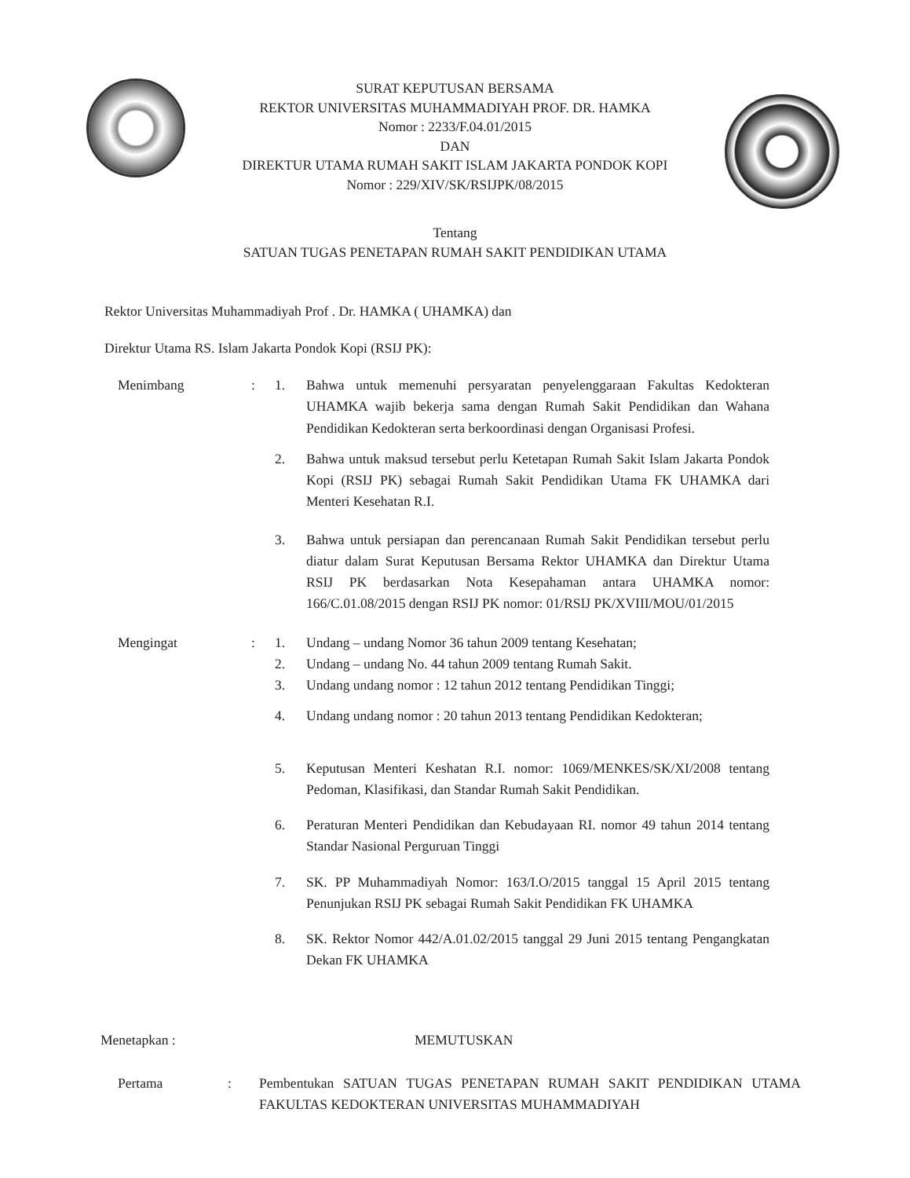SURAT KEPUTUSAN BERSAMA
REKTOR UNIVERSITAS MUHAMMADIYAH PROF. DR. HAMKA
Nomor : 2233/F.04.01/2015
DAN
DIREKTUR UTAMA RUMAH SAKIT ISLAM JAKARTA PONDOK KOPI
Nomor : 229/XIV/SK/RSIJPK/08/2015
Tentang
SATUAN TUGAS PENETAPAN RUMAH SAKIT PENDIDIKAN UTAMA
Rektor Universitas Muhammadiyah Prof . Dr. HAMKA ( UHAMKA) dan
Direktur Utama RS. Islam Jakarta Pondok Kopi (RSIJ PK):
Menimbang : 1. Bahwa untuk memenuhi persyaratan penyelenggaraan Fakultas Kedokteran UHAMKA wajib bekerja sama dengan Rumah Sakit Pendidikan dan Wahana Pendidikan Kedokteran serta berkoordinasi dengan Organisasi Profesi.
2. Bahwa untuk maksud tersebut perlu Ketetapan Rumah Sakit Islam Jakarta Pondok Kopi (RSIJ PK) sebagai Rumah Sakit Pendidikan Utama FK UHAMKA dari Menteri Kesehatan R.I.
3. Bahwa untuk persiapan dan perencanaan Rumah Sakit Pendidikan tersebut perlu diatur dalam Surat Keputusan Bersama Rektor UHAMKA dan Direktur Utama RSIJ PK berdasarkan Nota Kesepahaman antara UHAMKA nomor: 166/C.01.08/2015 dengan RSIJ PK nomor: 01/RSIJ PK/XVIII/MOU/01/2015
Mengingat : 1. Undang – undang Nomor 36 tahun 2009 tentang Kesehatan;
2. Undang – undang No. 44 tahun 2009 tentang Rumah Sakit.
3. Undang undang nomor : 12 tahun 2012 tentang Pendidikan Tinggi;
4. Undang undang nomor : 20 tahun 2013 tentang Pendidikan Kedokteran;
5. Keputusan Menteri Keshatan R.I. nomor: 1069/MENKES/SK/XI/2008 tentang Pedoman, Klasifikasi, dan Standar Rumah Sakit Pendidikan.
6. Peraturan Menteri Pendidikan dan Kebudayaan RI. nomor 49 tahun 2014 tentang Standar Nasional Perguruan Tinggi
7. SK. PP Muhammadiyah Nomor: 163/I.O/2015 tanggal 15 April 2015 tentang Penunjukan RSIJ PK sebagai Rumah Sakit Pendidikan FK UHAMKA
8. SK. Rektor Nomor 442/A.01.02/2015 tanggal 29 Juni 2015 tentang Pengangkatan Dekan FK UHAMKA
Menetapkan : MEMUTUSKAN
Pertama : Pembentukan SATUAN TUGAS PENETAPAN RUMAH SAKIT PENDIDIKAN UTAMA FAKULTAS KEDOKTERAN UNIVERSITAS MUHAMMADIYAH